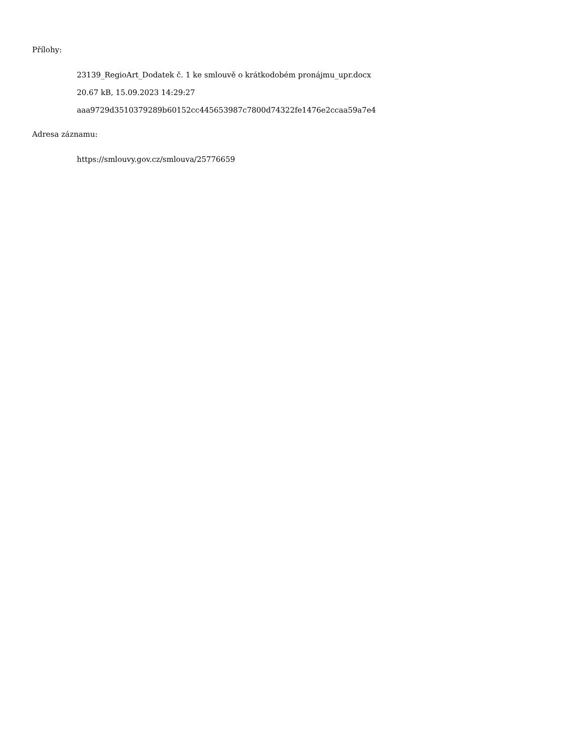Přílohy:
23139_RegioArt_Dodatek č. 1 ke smlouvě o krátkodobém pronájmu_upr.docx
20.67 kB, 15.09.2023 14:29:27
aaa9729d3510379289b60152cc445653987c7800d74322fe1476e2ccaa59a7e4
Adresa záznamu:
https://smlouvy.gov.cz/smlouva/25776659